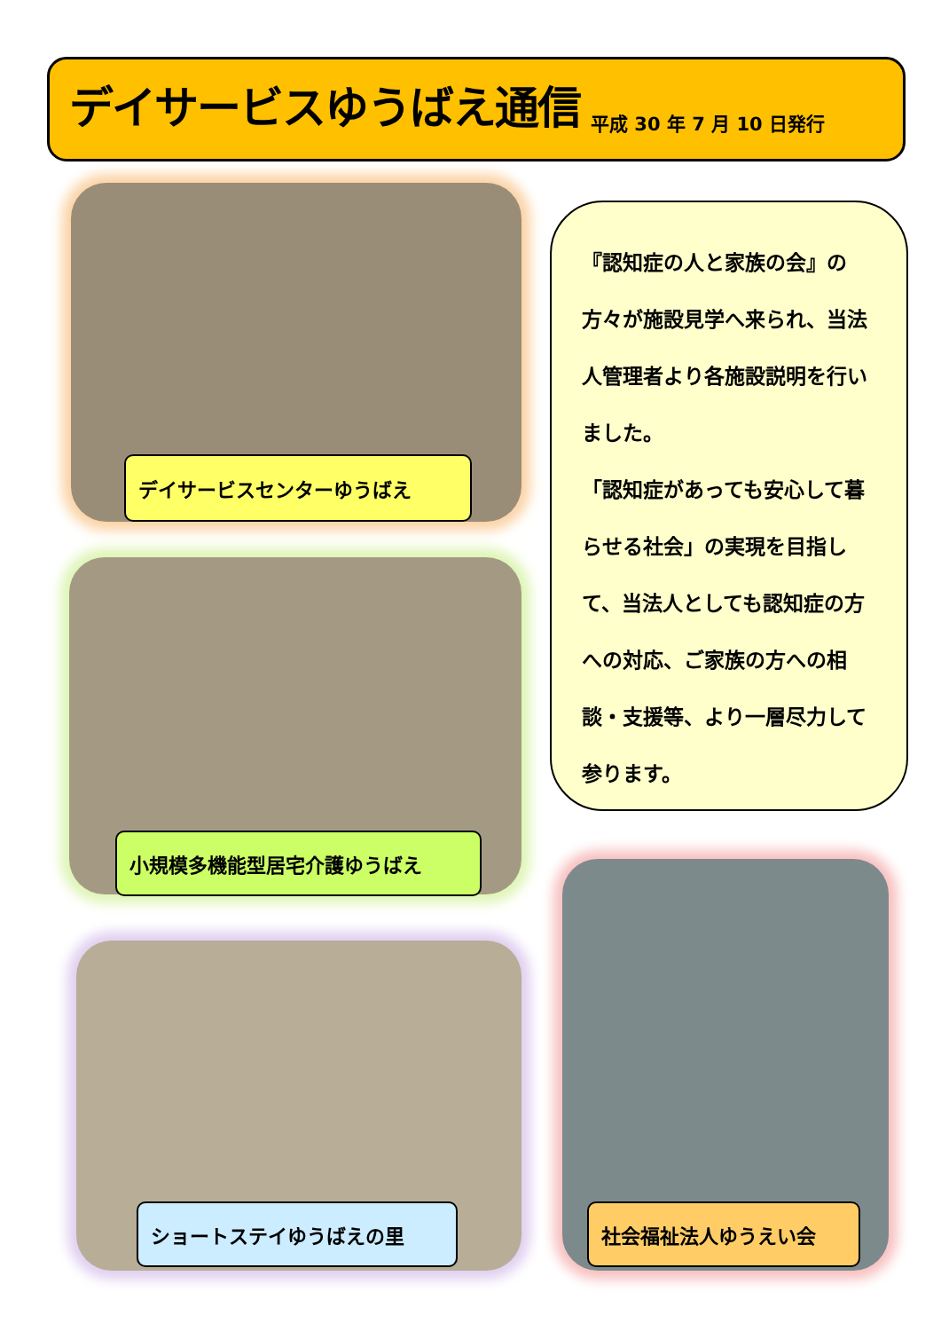デイサービスゆうばえ通信
平成 30 年 7 月 10 日発行
デイサービスセンターゆうばえ
小規模多機能型居宅介護ゆうばえ
『認知症の人と家族の会』の方々が施設見学へ来られ、当法人管理者より各施設説明を行いました。
「認知症があっても安心して暮らせる社会」の実現を目指して、当法人としても認知症の方への対応、ご家族の方への相談・支援等、より一層尽力して参ります。
ショートステイゆうばえの里 社会福祉法人ゆうえい会